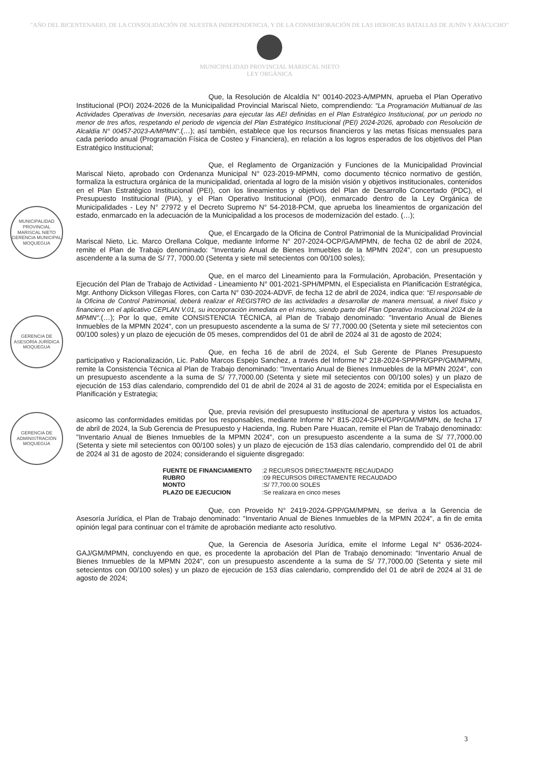"AÑO DEL BICENTENARIO, DE LA CONSOLIDACIÓN DE NUESTRA INDEPENDENCIA, Y DE LA CONMEMORACIÓN DE LAS HEROICAS BATALLAS DE JUNÍN Y AYACUCHO"
MUNICIPALIDAD PROVINCIAL MARISCAL NIETO
LEY ORGÁNICA
MUNICIPALIDAD PROVINCIAL MARISCAL NIETO
GERENCIA MUNICIPAL
MOQUEGUA
GERENCIA DE ASESORÍA JURÍDICA
MOQUEGUA
GERENCIA DE ADMINISTRACIÓN
MOQUEGUA
Que, la Resolución de Alcaldía N° 00140-2023-A/MPMN, aprueba el Plan Operativo Institucional (POI) 2024-2026 de la Municipalidad Provincial Mariscal Nieto, comprendiendo: "La Programación Multianual de las Actividades Operativas de Inversión, necesarias para ejecutar las AEI definidas en el Plan Estratégico Institucional, por un periodo no menor de tres años, respetando el periodo de vigencia del Plan Estratégico Institucional (PEI) 2024-2026, aprobado con Resolución de Alcaldía N° 00457-2023-A/MPMN".(…); así también, establece que los recursos financieros y las metas físicas mensuales para cada periodo anual (Programación Física de Costeo y Financiera), en relación a los logros esperados de los objetivos del Plan Estratégico Institucional;
Que, el Reglamento de Organización y Funciones de la Municipalidad Provincial Mariscal Nieto, aprobado con Ordenanza Municipal N° 023-2019-MPMN, como documento técnico normativo de gestión, formaliza la estructura orgánica de la municipalidad, orientada al logro de la misión visión y objetivos institucionales, contenidos en el Plan Estratégico Institucional (PEI), con los lineamientos y objetivos del Plan de Desarrollo Concertado (PDC), el Presupuesto Institucional (PIA), y el Plan Operativo Institucional (POI), enmarcado dentro de la Ley Orgánica de Municipalidades - Ley N° 27972 y el Decreto Supremo N° 54-2018-PCM, que aprueba los lineamientos de organización del estado, enmarcado en la adecuación de la Municipalidad a los procesos de modernización del estado. (…);
Que, el Encargado de la Oficina de Control Patrimonial de la Municipalidad Provincial Mariscal Nieto, Lic. Marco Orellana Colque, mediante Informe N° 207-2024-OCP/GA/MPMN, de fecha 02 de abril de 2024, remite el Plan de Trabajo denominado: "Inventario Anual de Bienes Inmuebles de la MPMN 2024", con un presupuesto ascendente a la suma de S/ 77, 7000.00 (Setenta y siete mil setecientos con 00/100 soles);
Que, en el marco del Lineamiento para la Formulación, Aprobación, Presentación y Ejecución del Plan de Trabajo de Actividad - Lineamiento N° 001-2021-SPH/MPMN, el Especialista en Planificación Estratégica, Mgr. Anthony Dickson Villegas Flores, con Carta N° 030-2024-ADVF, de fecha 12 de abril de 2024, indica que: "El responsable de la Oficina de Control Patrimonial, deberá realizar el REGISTRO de las actividades a desarrollar de manera mensual, a nivel físico y financiero en el aplicativo CEPLAN V.01, su incorporación inmediata en el mismo, siendo parte del Plan Operativo Institucional 2024 de la MPMN".(…); Por lo que, emite CONSISTENCIA TÉCNICA, al Plan de Trabajo denominado: "Inventario Anual de Bienes Inmuebles de la MPMN 2024", con un presupuesto ascendente a la suma de S/ 77,7000.00 (Setenta y siete mil setecientos con 00/100 soles) y un plazo de ejecución de 05 meses, comprendidos del 01 de abril de 2024 al 31 de agosto de 2024;
Que, en fecha 16 de abril de 2024, el Sub Gerente de Planes Presupuesto participativo y Racionalización, Lic. Pablo Marcos Espejo Sanchez, a través del Informe N° 218-2024-SPPPR/GPP/GM/MPMN, remite la Consistencia Técnica al Plan de Trabajo denominado: "Inventario Anual de Bienes Inmuebles de la MPMN 2024", con un presupuesto ascendente a la suma de S/ 77,7000.00 (Setenta y siete mil setecientos con 00/100 soles) y un plazo de ejecución de 153 días calendario, comprendido del 01 de abril de 2024 al 31 de agosto de 2024; emitida por el Especialista en Planificación y Estrategia;
Que, previa revisión del presupuesto institucional de apertura y vistos los actuados, asicomo las conformidades emitidas por los responsables, mediante Informe N° 815-2024-SPH/GPP/GM/MPMN, de fecha 17 de abril de 2024, la Sub Gerencia de Presupuesto y Hacienda, Ing. Ruben Pare Huacan, remite el Plan de Trabajo denominado: "Inventario Anual de Bienes Inmuebles de la MPMN 2024", con un presupuesto ascendente a la suma de S/ 77,7000.00 (Setenta y siete mil setecientos con 00/100 soles) y un plazo de ejecución de 153 días calendario, comprendido del 01 de abril de 2024 al 31 de agosto de 2024; considerando el siguiente disgregado:
| FUENTE DE FINANCIAMIENTO | :2 RECURSOS DIRECTAMENTE RECAUDADO |
| RUBRO | :09 RECURSOS DIRECTAMENTE RECAUDADO |
| MONTO | :S/ 77,700.00 SOLES |
| PLAZO DE EJECUCION | :Se realizara en cinco meses |
Que, con Proveído N° 2419-2024-GPP/GM/MPMN, se deriva a la Gerencia de Asesoría Jurídica, el Plan de Trabajo denominado: "Inventario Anual de Bienes Inmuebles de la MPMN 2024", a fin de emita opinión legal para continuar con el trámite de aprobación mediante acto resolutivo.
Que, la Gerencia de Asesoría Jurídica, emite el Informe Legal N° 0536-2024-GAJ/GM/MPMN, concluyendo en que, es procedente la aprobación del Plan de Trabajo denominado: "Inventario Anual de Bienes Inmuebles de la MPMN 2024", con un presupuesto ascendente a la suma de S/ 77,7000.00 (Setenta y siete mil setecientos con 00/100 soles) y un plazo de ejecución de 153 días calendario, comprendido del 01 de abril de 2024 al 31 de agosto de 2024;
3